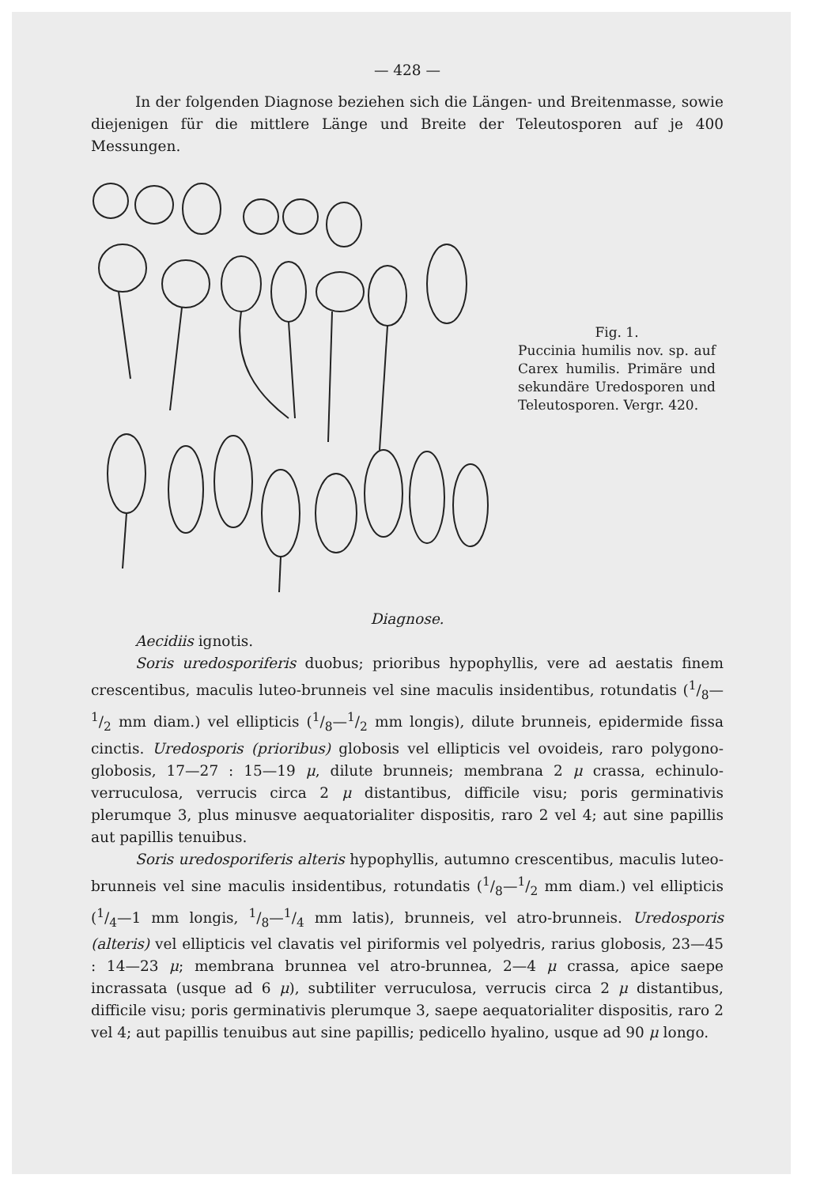— 428 —
In der folgenden Diagnose beziehen sich die Längen- und Breitenmasse, sowie diejenigen für die mittlere Länge und Breite der Teleutosporen auf je 400 Messungen.
Fig. 1.
Puccinia humilis nov. sp. auf Carex humilis. Primäre und sekundäre Uredosporen und Teleutosporen. Vergr. 420.
Diagnose.
Aecidiis ignotis.
Soris uredosporiferis duobus; prioribus hypophyllis, vere ad aestatis finem crescentibus, maculis luteo-brunneis vel sine maculis insidentibus, rotundatis (1/8—1/2 mm diam.) vel ellipticis (1/8—1/2 mm longis), dilute brunneis, epidermide fissa cinctis. Uredosporis (prioribus) globosis vel ellipticis vel ovoideis, raro polygono-globosis, 17—27 : 15—19 μ, dilute brunneis; membrana 2 μ crassa, echinulo-verruculosa, verrucis circa 2 μ distantibus, difficile visu; poris germinativis plerumque 3, plus minusve aequatorialiter dispositis, raro 2 vel 4; aut sine papillis aut papillis tenuibus.
Soris uredosporiferis alteris hypophyllis, autumno crescentibus, maculis luteo-brunneis vel sine maculis insidentibus, rotundatis (1/8—1/2 mm diam.) vel ellipticis (1/4—1 mm longis, 1/8—1/4 mm latis), brunneis, vel atro-brunneis. Uredosporis (alteris) vel ellipticis vel clavatis vel piriformis vel polyedris, rarius globosis, 23—45 : 14—23 μ; membrana brunnea vel atro-brunnea, 2—4 μ crassa, apice saepe incrassata (usque ad 6 μ), subtiliter verruculosa, verrucis circa 2 μ distantibus, difficile visu; poris germinativis plerumque 3, saepe aequatorialiter dispositis, raro 2 vel 4; aut papillis tenuibus aut sine papillis; pedicello hyalino, usque ad 90 μ longo.